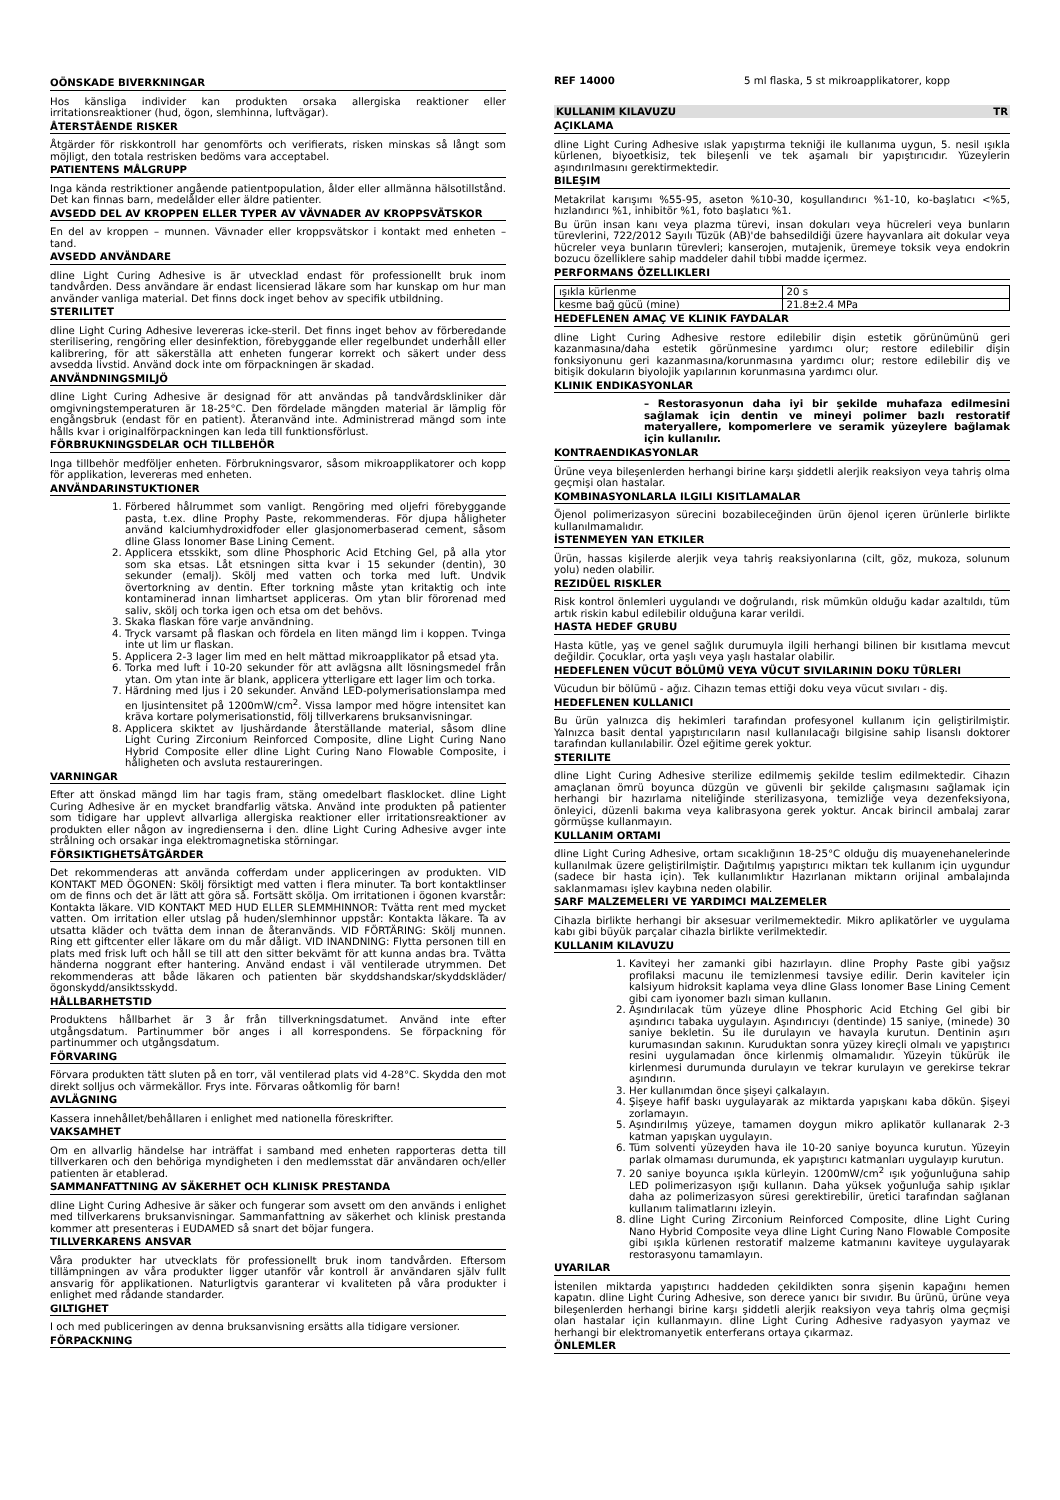OÖNSKADE BIVERKNINGAR
Hos känsliga individer kan produkten orsaka allergiska reaktioner eller irritationsreaktioner (hud, ögon, slemhinna, luftvägar).
ÅTERSTÅENDE RISKER
Åtgärder för riskkontroll har genomförts och verifierats, risken minskas så långt som möjligt, den totala restrisken bedöms vara acceptabel.
PATIENTENS MÅLGRUPP
Inga kända restriktioner angående patientpopulation, ålder eller allmänna hälsotillstånd. Det kan finnas barn, medelålder eller äldre patienter.
AVSEDD DEL AV KROPPEN ELLER TYPER AV VÄVNADER AV KROPPSVÄTSKOR
En del av kroppen – munnen. Vävnader eller kroppsvätskor i kontakt med enheten – tand.
AVSEDD ANVÄNDARE
dline Light Curing Adhesive is är utvecklad endast för professionellt bruk inom tandvården. Dess användare är endast licensierad läkare som har kunskap om hur man använder vanliga material. Det finns dock inget behov av specifik utbildning.
STERILITET
dline Light Curing Adhesive levereras icke-steril. Det finns inget behov av förberedande sterilisering, rengöring eller desinfektion, förebyggande eller regelbundet underhåll eller kalibrering, för att säkerställa att enheten fungerar korrekt och säkert under dess avsedda livstid. Använd dock inte om förpackningen är skadad.
ANVÄNDNINGSMILJÖ
dline Light Curing Adhesive är designad för att användas på tandvårdskliniker där omgivningstemperaturen är 18-25°C. Den fördelade mängden material är lämplig för engångsbruk (endast för en patient). Återanvänd inte. Administrerad mängd som inte hålls kvar i originalförpackningen kan leda till funktionsförlust.
FÖRBRUKNINGSDELAR OCH TILLBEHÖR
Inga tillbehör medföljer enheten. Förbrukningsvaror, såsom mikroapplikatorer och kopp för applikation, levereras med enheten.
ANVÄNDARINSTUKTIONER
1. Förbered hålrummet som vanligt. Rengöring med oljefri förebyggande pasta, t.ex. dline Prophy Paste, rekommenderas. För djupa håligheter använd kalciumhydroxidfoder eller glasjonomerbaserad cement, såsom dline Glass Ionomer Base Lining Cement.
2. Applicera etsskikt, som dline Phosphoric Acid Etching Gel, på alla ytor som ska etsas. Låt etsningen sitta kvar i 15 sekunder (dentin), 30 sekunder (emalj). Skölj med vatten och torka med luft. Undvik övertorkning av dentin. Efter torkning måste ytan kritaktig och inte kontaminerad innan limhartset appliceras. Om ytan blir förorenad med saliv, skölj och torka igen och etsa om det behövs.
3. Skaka flaskan före varje användning.
4. Tryck varsamt på flaskan och fördela en liten mängd lim i koppen. Tvinga inte ut lim ur flaskan.
5. Applicera 2-3 lager lim med en helt mättad mikroapplikator på etsad yta.
6. Torka med luft i 10-20 sekunder för att avlägsna allt lösningsmedel från ytan. Om ytan inte är blank, applicera ytterligare ett lager lim och torka.
7. Härdning med ljus i 20 sekunder. Använd LED-polymerisationslampa med en ljusintensitet på 1200mW/cm<sup>2</sup>. Vissa lampor med högre intensitet kan kräva kortare polymerisationstid, följ tillverkarens bruksanvisningar.
8. Applicera skiktet av ljushärdande återställande material, såsom dline Light Curing Zirconium Reinforced Composite, dline Light Curing Nano Hybrid Composite eller dline Light Curing Nano Flowable Composite, i håligheten och avsluta restaureringen.
VARNINGAR
Efter att önskad mängd lim har tagis fram, stäng omedelbart flasklocket. dline Light Curing Adhesive är en mycket brandfarlig vätska. Använd inte produkten på patienter som tidigare har upplevt allvarliga allergiska reaktioner eller irritationsreaktioner av produkten eller någon av ingredienserna i den. dline Light Curing Adhesive avger inte strålning och orsakar inga elektromagnetiska störningar.
FÖRSIKTIGHETSÅTGÄRDER
Det rekommenderas att använda cofferdam under appliceringen av produkten. VID KONTAKT MED ÖGONEN: Skölj försiktigt med vatten i flera minuter. Ta bort kontaktlinser om de finns och det är lätt att göra så. Fortsätt skölja. Om irritationen i ögonen kvarstår: Kontakta läkare. VID KONTAKT MED HUD ELLER SLEMMHINNOR: Tvätta rent med mycket vatten. Om irritation eller utslag på huden/slemhinnor uppstår: Kontakta läkare. Ta av utsatta kläder och tvätta dem innan de återanvänds. VID FÖRTÄRING: Skölj munnen. Ring ett giftcenter eller läkare om du mår dåligt. VID INANDNING: Flytta personen till en plats med frisk luft och håll se till att den sitter bekvämt för att kunna andas bra. Tvätta händerna noggrant efter hantering. Använd endast i väl ventilerade utrymmen. Det rekommenderas att både läkaren och patienten bär skyddshandskar/skyddskläder/ögonskydd/ansiktsskydd.
HÅLLBARHETSTID
Produktens hållbarhet är 3 år från tillverkningsdatumet. Använd inte efter utgångsdatum. Partinummer bör anges i all korrespondens. Se förpackning för partinummer och utgångsdatum.
FÖRVARING
Förvara produkten tätt sluten på en torr, väl ventilerad plats vid 4-28°C. Skydda den mot direkt solljus och värmekällor. Frys inte. Förvaras oåtkomlig för barn!
AVLÄGNING
Kassera innehållet/behållaren i enlighet med nationella föreskrifter.
VAKSAMHET
Om en allvarlig händelse har inträffat i samband med enheten rapporteras detta till tillverkaren och den behöriga myndigheten i den medlemsstat där användaren och/eller patienten är etablerad.
SAMMANFATTNING AV SÄKERHET OCH KLINISK PRESTANDA
dline Light Curing Adhesive är säker och fungerar som avsett om den används i enlighet med tillverkarens bruksanvisningar. Sammanfattning av säkerhet och klinisk prestanda kommer att presenteras i EUDAMED så snart det böjar fungera.
TILLVERKARENS ANSVAR
Våra produkter har utvecklats för professionellt bruk inom tandvården. Eftersom tillämpningen av våra produkter ligger utanför vår kontroll är användaren själv fullt ansvarig för applikationen. Naturligtvis garanterar vi kvaliteten på våra produkter i enlighet med rådande standarder.
GILTIGHET
I och med publiceringen av denna bruksanvisning ersätts alla tidigare versioner.
FÖRPACKNING
REF 14000 5 ml flaska, 5 st mikroapplikatorer, kopp
KULLANIM KILAVUZU TR
AÇIKLAMA
dline Light Curing Adhesive ıslak yapıştırma tekniği ile kullanıma uygun, 5. nesil ışıkla kürlenen, biyoetkisiz, tek bileşenli ve tek aşamalı bir yapıştırıcıdır. Yüzeylerin aşındırılmasını gerektirmektedir.
BILEŞIM
Metakrilat karışımı %55-95, aseton %10-30, koşullandırıcı %1-10, ko-başlatıcı <%5, hızlandırıcı %1, inhibitör %1, foto başlatıcı %1.
Bu ürün insan kanı veya plazma türevi, insan dokuları veya hücreleri veya bunların türevlerini, 722/2012 Sayılı Tüzük (AB)'de bahsedildiği üzere hayvanlara ait dokular veya hücreler veya bunların türevleri; kanserojen, mutajenik, üremeye toksik veya endokrin bozucu özelliklere sahip maddeler dahil tıbbi madde içermez.
PERFORMANS ÖZELLIKLERI
| ışıkla kürlenme | 20 s |
| kesme bağ gücü (mine) | 21.8±2.4 MPa |
HEDEFLENEN AMAÇ VE KLINIK FAYDALAR
dline Light Curing Adhesive restore edilebilir dişin estetik görünümünü geri kazanmasına/daha estetik görünmesine yardımcı olur; restore edilebilir dişin fonksiyonunu geri kazanmasına/korunmasına yardımcı olur; restore edilebilir diş ve bitişik dokuların biyolojik yapılarının korunmasına yardımcı olur.
KLINIK ENDIKASYONLAR
– Restorasyonun daha iyi bir şekilde muhafaza edilmesini sağlamak için dentin ve mineyi polimer bazlı restoratif materyallere, kompomerlere ve seramik yüzeylere bağlamak için kullanılır.
KONTRAENDIKASYONLAR
Ürüne veya bileşenlerden herhangi birine karşı şiddetli alerjik reaksiyon veya tahriş olma geçmişi olan hastalar.
KOMBINASYONLARLA ILGILI KISITLAMALAR
Öjenol polimerizasyon sürecini bozabileceğinden ürün öjenol içeren ürünlerle birlikte kullanılmamalıdır.
İSTENMEYEN YAN ETKILER
Ürün, hassas kişilerde alerjik veya tahriş reaksiyonlarına (cilt, göz, mukoza, solunum yolu) neden olabilir.
REZIDÜEL RISKLER
Risk kontrol önlemleri uygulandı ve doğrulandı, risk mümkün olduğu kadar azaltıldı, tüm artık riskin kabul edilebilir olduğuna karar verildi.
HASTA HEDEF GRUBU
Hasta kütle, yaş ve genel sağlık durumuyla ilgili herhangi bilinen bir kısıtlama mevcut değildir. Çocuklar, orta yaşlı veya yaşlı hastalar olabilir.
HEDEFLENEN VÜCUT BÖLÜMÜ VEYA VÜCUT SIVILARININ DOKU TÜRLERI
Vücudun bir bölümü - ağız. Cihazın temas ettiği doku veya vücut sıvıları - diş.
HEDEFLENEN KULLANICI
Bu ürün yalnızca diş hekimleri tarafından profesyonel kullanım için geliştirilmiştir. Yalnızca basit dental yapıştırıcıların nasıl kullanılacağı bilgisine sahip lisanslı doktorer tarafından kullanılabilir. Özel eğitime gerek yoktur.
STERILITE
dline Light Curing Adhesive sterilize edilmemiş şekilde teslim edilmektedir. Cihazın amaçlanan ömrü boyunca düzgün ve güvenli bir şekilde çalışmasını sağlamak için herhangi bir hazırlama niteliğinde sterilizasyona, temizliğe veya dezenfeksiyona, önleyici, düzenli bakıma veya kalibrasyona gerek yoktur. Ancak birincil ambalaj zarar görmüşse kullanmayın.
KULLANIM ORTAMI
dline Light Curing Adhesive, ortam sıcaklığının 18-25°C olduğu diş muayenehanelerinde kullanılmak üzere geliştirilmiştir. Dağıtılmış yapıştırıcı miktarı tek kullanım için uygundur (sadece bir hasta için). Tek kullanımlıktır Hazırlanan miktarın orijinal ambalajında saklanmaması işlev kaybına neden olabilir.
SARF MALZEMELERI VE YARDIMCI MALZEMELER
Cihazla birlikte herhangi bir aksesuar verilmemektedir. Mikro aplikatörler ve uygulama kabı gibi büyük parçalar cihazla birlikte verilmektedir.
KULLANIM KILAVUZU
1. Kaviteyi her zamanki gibi hazırlayın. dline Prophy Paste gibi yağsız profilaksi macunu ile temizlenmesi tavsiye edilir. Derin kaviteler için kalsiyum hidroksit kaplama veya dline Glass Ionomer Base Lining Cement gibi cam iyonomer bazlı siman kullanın.
2. Aşındırılacak tüm yüzeye dline Phosphoric Acid Etching Gel gibi bir aşındırıcı tabaka uygulayın. Aşındırıcıyı (dentinde) 15 saniye, (minede) 30 saniye bekletin. Su ile durulayın ve havayla kurutun. Dentinin aşırı kurumasından sakının. Kuruduktan sonra yüzey kireçli olmalı ve yapıştırıcı resini uygulamadan önce kirlenmiş olmamalıdır. Yüzeyin tükürük ile kirlenmesi durumunda durulayın ve tekrar kurulayın ve gerekirse tekrar aşındırın.
3. Her kullanımdan önce şişeyi çalkalayın.
4. Şişeye hafif baskı uygulayarak az miktarda yapışkanı kaba dökün. Şişeyi zorlamayın.
5. Aşındırılmış yüzeye, tamamen doygun mikro aplikatör kullanarak 2-3 katman yapışkan uygulayın.
6. Tüm solventi yüzeyden hava ile 10-20 saniye boyunca kurutun. Yüzeyin parlak olmaması durumunda, ek yapıştırıcı katmanları uygulayıp kurutun.
7. 20 saniye boyunca ışıkla kürleyin. 1200mW/cm<sup>2</sup> ışık yoğunluğuna sahip LED polimerizasyon ışığı kullanın. Daha yüksek yoğunluğa sahip ışıklar daha az polimerizasyon süresi gerektirebilir, üretici tarafından sağlanan kullanım talimatlarını izleyin.
8. dline Light Curing Zirconium Reinforced Composite, dline Light Curing Nano Hybrid Composite veya dline Light Curing Nano Flowable Composite gibi ışıkla kürlenen restoratif malzeme katmanını kaviteye uygulayarak restorasyonu tamamlayın.
UYARILAR
İstenilen miktarda yapıştırıcı haddeden çekildikten sonra şişenin kapağını hemen kapatın. dline Light Curing Adhesive, son derece yanıcı bir sıvıdır. Bu ürünü, ürüne veya bileşenlerden herhangi birine karşı şiddetli alerjik reaksiyon veya tahriş olma geçmişi olan hastalar için kullanmayın. dline Light Curing Adhesive radyasyon yaymaz ve herhangi bir elektromanyetik enterferans ortaya çıkarmaz.
ÖNLEMLER